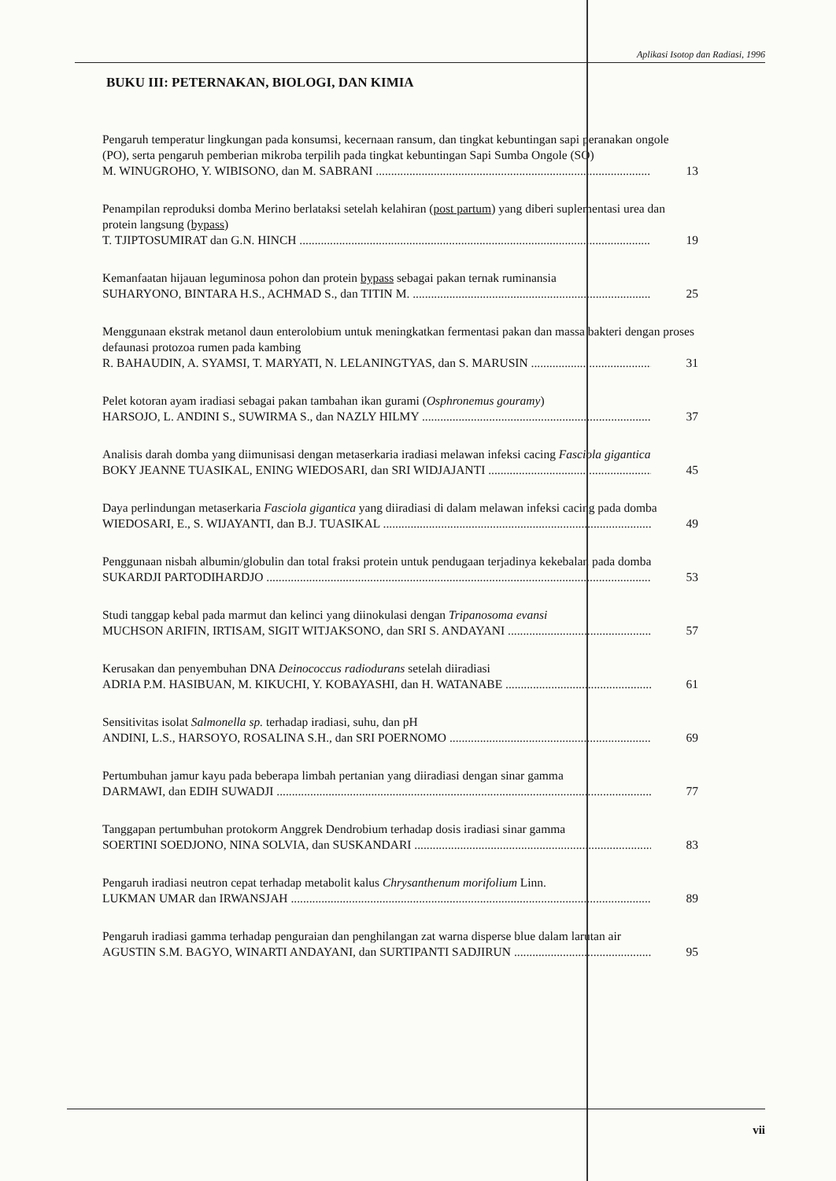Aplikasi Isotop dan Radiasi, 1996
BUKU III: PETERNAKAN, BIOLOGI, DAN KIMIA
Pengaruh temperatur lingkungan pada konsumsi, kecernaan ransum, dan tingkat kebuntingan sapi peranakan ongole (PO), serta pengaruh pemberian mikroba terpilih pada tingkat kebuntingan Sapi Sumba Ongole (SO)
M. WINUGROHO, Y. WIBISONO, dan M. SABRANI 13
Penampilan reproduksi domba Merino berlataksi setelah kelahiran (post partum) yang diberi suplementasi urea dan protein langsung (bypass)
T. TJIPTOSUMIRAT dan G.N. HINCH 19
Kemanfaatan hijauan leguminosa pohon dan protein bypass sebagai pakan ternak ruminansia
SUHARYONO, BINTARA H.S., ACHMAD S., dan TITIN M. 25
Menggunaan ekstrak metanol daun enterolobium untuk meningkatkan fermentasi pakan dan massa bakteri dengan proses defaunasi protozoa rumen pada kambing
R. BAHAUDIN, A. SYAMSI, T. MARYATI, N. LELANINGTYAS, dan S. MARUSIN 31
Pelet kotoran ayam iradiasi sebagai pakan tambahan ikan gurami (Osphronemus gouramy)
HARSOJO, L. ANDINI S., SUWIRMA S., dan NAZLY HILMY 37
Analisis darah domba yang diimunisasi dengan metaserkaria iradiasi melawan infeksi cacing Fasciola gigantica
BOKY JEANNE TUASIKAL, ENING WIEDOSARI, dan SRI WIDJAJANTI 45
Daya perlindungan metaserkaria Fasciola gigantica yang diiradiasi di dalam melawan infeksi cacing pada domba
WIEDOSARI, E., S. WIJAYANTI, dan B.J. TUASIKAL 49
Penggunaan nisbah albumin/globulin dan total fraksi protein untuk pendugaan terjadinya kekebalan pada domba
SUKARDJI PARTODIHARDJO 53
Studi tanggap kebal pada marmut dan kelinci yang diinokulasi dengan Tripanosoma evansi
MUCHSON ARIFIN, IRTISAM, SIGIT WITJAKSONO, dan SRI S. ANDAYANI 57
Kerusakan dan penyembuhan DNA Deinococcus radiodurans setelah diiradiasi
ADRIA P.M. HASIBUAN, M. KIKUCHI, Y. KOBAYASHI, dan H. WATANABE 61
Sensitivitas isolat Salmonella sp. terhadap iradiasi, suhu, dan pH
ANDINI, L.S., HARSOYO, ROSALINA S.H., dan SRI POERNOMO 69
Pertumbuhan jamur kayu pada beberapa limbah pertanian yang diiradiasi dengan sinar gamma
DARMAWI, dan EDIH SUWADJI 77
Tanggapan pertumbuhan protokorm Anggrek Dendrobium terhadap dosis iradiasi sinar gamma
SOERTINI SOEDJONO, NINA SOLVIA, dan SUSKANDARI 83
Pengaruh iradiasi neutron cepat terhadap metabolit kalus Chrysanthenum morifolium Linn.
LUKMAN UMAR dan IRWANSJAH 89
Pengaruh iradiasi gamma terhadap penguraian dan penghilangan zat warna disperse blue dalam larutan air
AGUSTIN S.M. BAGYO, WINARTI ANDAYANI, dan SURTIPANTI SADJIRUN 95
vii